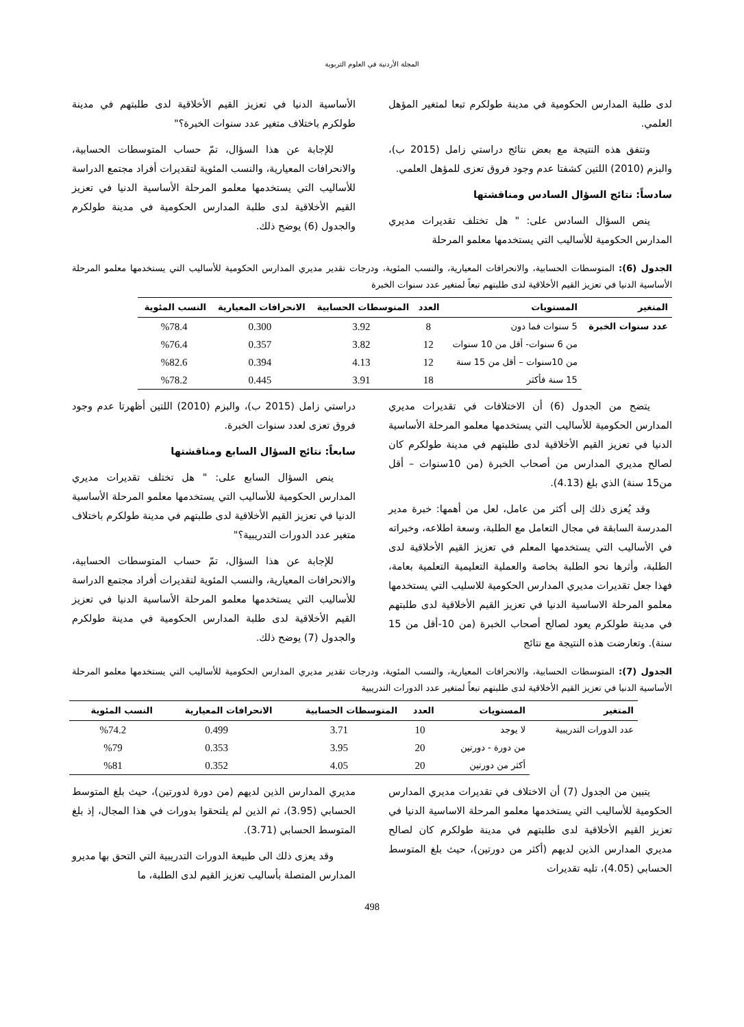المجلة الأردنية في العلوم التربوية
لدى طلبة المدارس الحكومية في مدينة طولكرم تبعا لمتغير المؤهل العلمي.
وتتفق هذه النتيجة مع بعض نتائج دراستي زامل (2015 ب)، والبزم (2010) اللتين كشفتا عدم وجود فروق تعزى للمؤهل العلمي.
سادساً: نتائج السؤال السادس ومناقشتها
ينص السؤال السادس على: " هل تختلف تقديرات مديري المدارس الحكومية للأساليب التي يستخدمها معلمو المرحلة
الأساسية الدنيا في تعزيز القيم الأخلاقية لدى طلبتهم في مدينة طولكرم باختلاف متغير عدد سنوات الخبرة؟"
للإجابة عن هذا السؤال، تمّ حساب المتوسطات الحسابية، والانحرافات المعيارية، والنسب المئوية لتقديرات أفراد مجتمع الدراسة للأساليب التي يستخدمها معلمو المرحلة الأساسية الدنيا في تعزيز القيم الأخلاقية لدى طلبة المدارس الحكومية في مدينة طولكرم والجدول (6) يوضح ذلك.
الجدول (6): المتوسطات الحسابية، والانحرافات المعيارية، والنسب المئوية، ودرجات تقدير مديري المدارس الحكومية للأساليب التي يستخدمها معلمو المرحلة الأساسية الدنيا في تعزيز القيم الأخلاقية لدى طلبتهم تبعاً لمتغير عدد سنوات الخبرة
| المتغير | المستويات | العدد | المتوسطات الحسابية | الانحرافات المعيارية | النسب المئوية |
| --- | --- | --- | --- | --- | --- |
| عدد سنوات الخبرة | 5 سنوات فما دون | 8 | 3.92 | 0.300 | %78.4 |
| | من 6 سنوات- أقل من 10 سنوات | 12 | 3.82 | 0.357 | %76.4 |
| | من 10سنوات – أقل من 15 سنة | 12 | 4.13 | 0.394 | %82.6 |
| | 15 سنة فأكثر | 18 | 3.91 | 0.445 | %78.2 |
يتضح من الجدول (6) أن الاختلافات في تقديرات مديري المدارس الحكومية للأساليب التي يستخدمها معلمو المرحلة الأساسية الدنيا في تعزيز القيم الأخلاقية لدى طلبتهم في مدينة طولكرم كان لصالح مديري المدارس من أصحاب الخبرة (من 10سنوات – أقل من15 سنة) الذي بلغ (4.13).
وقد يُعزى ذلك إلى أكثر من عامل، لعل من أهمها: خبرة مدير المدرسة السابقة في مجال التعامل مع الطلبة، وسعة اطلاعه، وخبراته في الأساليب التي يستخدمها المعلم في تعزيز القيم الأخلاقية لدى الطلبة، وأثرها نحو الطلبة بخاصة والعملية التعليمية التعلمية بعامة، فهذا جعل تقديرات مديري المدارس الحكومية للاسليب التي يستخدمها معلمو المرحلة الاساسية الدنيا في تعزيز القيم الأخلاقية لدى طلبتهم في مدينة طولكرم يعود لصالح أصحاب الخبرة (من 10-أقل من 15 سنة). وتعارضت هذه النتيجة مع نتائج
دراستي زامل (2015 ب)، والبزم (2010) اللتين أظهرتا عدم وجود فروق تعزى لعدد سنوات الخبرة.
سابعاً: نتائج السؤال السابع ومناقشتها
ينص السؤال السابع على: " هل تختلف تقديرات مديري المدارس الحكومية للأساليب التي يستخدمها معلمو المرحلة الأساسية الدنيا في تعزيز القيم الأخلاقية لدى طلبتهم في مدينة طولكرم باختلاف متغير عدد الدورات التدريبية؟"
للإجابة عن هذا السؤال، تمّ حساب المتوسطات الحسابية، والانحرافات المعيارية، والنسب المئوية لتقديرات أفراد مجتمع الدراسة للأساليب التي يستخدمها معلمو المرحلة الأساسية الدنيا في تعزيز القيم الأخلاقية لدى طلبة المدارس الحكومية في مدينة طولكرم والجدول (7) يوضح ذلك.
الجدول (7): المتوسطات الحسابية، والانحرافات المعيارية، والنسب المئوية، ودرجات تقدير مديري المدارس الحكومية للأساليب التي يستخدمها معلمو المرحلة الأساسية الدنيا في تعزيز القيم الأخلاقية لدى طلبتهم تبعاً لمتغير عدد الدورات التدريبية
| المتغير | المستويات | العدد | المتوسطات الحسابية | الانحرافات المعيارية | النسب المئوية |
| --- | --- | --- | --- | --- | --- |
| عدد الدورات التدريبية | لا يوجد | 10 | 3.71 | 0.499 | %74.2 |
| | من دورة - دورتين | 20 | 3.95 | 0.353 | %79 |
| | أكثر من دورتين | 20 | 4.05 | 0.352 | %81 |
يتبين من الجدول (7) أن الاختلاف في تقديرات مديري المدارس الحكومية للأساليب التي يستخدمها معلمو المرحلة الاساسية الدنيا في تعزيز القيم الأخلاقية لدى طلبتهم في مدينة طولكرم كان لصالح مديري المدارس الذين لديهم (أكثر من دورتين)، حيث بلغ المتوسط الحسابي (4.05)، تليه تقديرات
مديري المدارس الذين لديهم (من دورة لدورتين)، حيث بلغ المتوسط الحسابي (3.95)، ثم الذين لم يلتحقوا بدورات في هذا المجال، إذ بلغ المتوسط الحسابي (3.71).
وقد يعزى ذلك الى طبيعة الدورات التدريبية التي التحق بها مديرو المدارس المتصلة بأساليب تعزيز القيم لدى الطلبة، ما
498